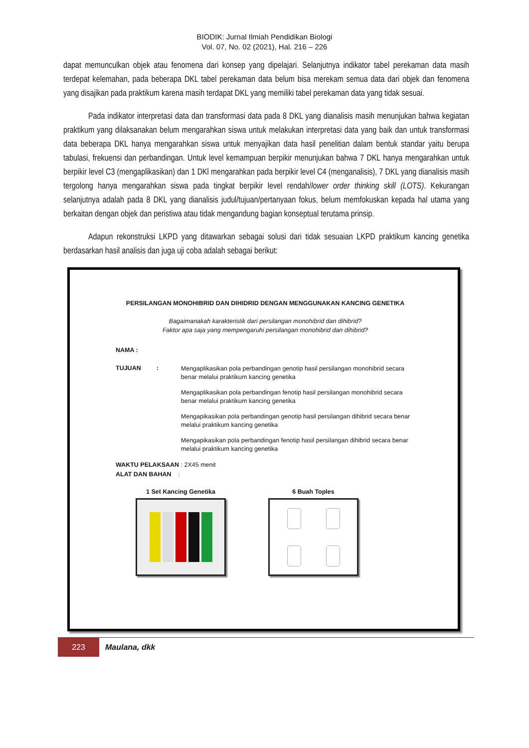BIODIK: Jurnal Ilmiah Pendidikan Biologi
Vol. 07, No. 02 (2021), Hal. 216 – 226
dapat memunculkan objek atau fenomena dari konsep yang dipelajari. Selanjutnya indikator tabel perekaman data masih terdepat kelemahan, pada beberapa DKL tabel perekaman data belum bisa merekam semua data dari objek dan fenomena yang disajikan pada praktikum karena masih terdapat DKL yang memiliki tabel perekaman data yang tidak sesuai.
Pada indikator interpretasi data dan transformasi data pada 8 DKL yang dianalisis masih menunjukan bahwa kegiatan praktikum yang dilaksanakan belum mengarahkan siswa untuk melakukan interpretasi data yang baik dan untuk transformasi data beberapa DKL hanya mengarahkan siswa untuk menyajikan data hasil penelitian dalam bentuk standar yaitu berupa tabulasi, frekuensi dan perbandingan. Untuk level kemampuan berpikir menunjukan bahwa 7 DKL hanya mengarahkan untuk berpikir level C3 (mengaplikasikan) dan 1 DKl mengarahkan pada berpikir level C4 (menganalisis), 7 DKL yang dianalisis masih tergolong hanya mengarahkan siswa pada tingkat berpikir level rendah/lower order thinking skill (LOTS). Kekurangan selanjutnya adalah pada 8 DKL yang dianalisis judul/tujuan/pertanyaan fokus, belum memfokuskan kepada hal utama yang berkaitan dengan objek dan peristiwa atau tidak mengandung bagian konseptual terutama prinsip.
Adapun rekonstruksi LKPD yang ditawarkan sebagai solusi dari tidak sesuaian LKPD praktikum kancing genetika berdasarkan hasil analisis dan juga uji coba adalah sebagai berikut:
PERSILANGAN MONOHIBRID DAN DIHIDRID DENGAN MENGGUNAKAN KANCING GENETIKA
Bagaimanakah karakteristik dari persilangan monohibrid dan dihibrid?
Faktor apa saja yang mempengaruhi persilangan monohibrid dan dihibrid?
NAMA :
TUJUAN :
Mengaplikasikan pola perbandingan genotip hasil persilangan monohibrid secara benar melalui praktikum kancing genetika
Mengaplikasikan pola perbandingan fenotip hasil persilangan monohibrid secara benar melalui praktikum kancing genetika
Mengapikasikan pola perbandingan genotip hasil persilangan dihibrid secara benar melalui praktikum kancing genetika
Mengapikasikan pola perbandingan fenotip hasil persilangan dihibrid secara benar melalui praktikum kancing genetika
WAKTU PELAKSAAN : 2X45 menit
ALAT DAN BAHAN :
1 Set Kancing Genetika 6 Buah Toples
223
Maulana, dkk